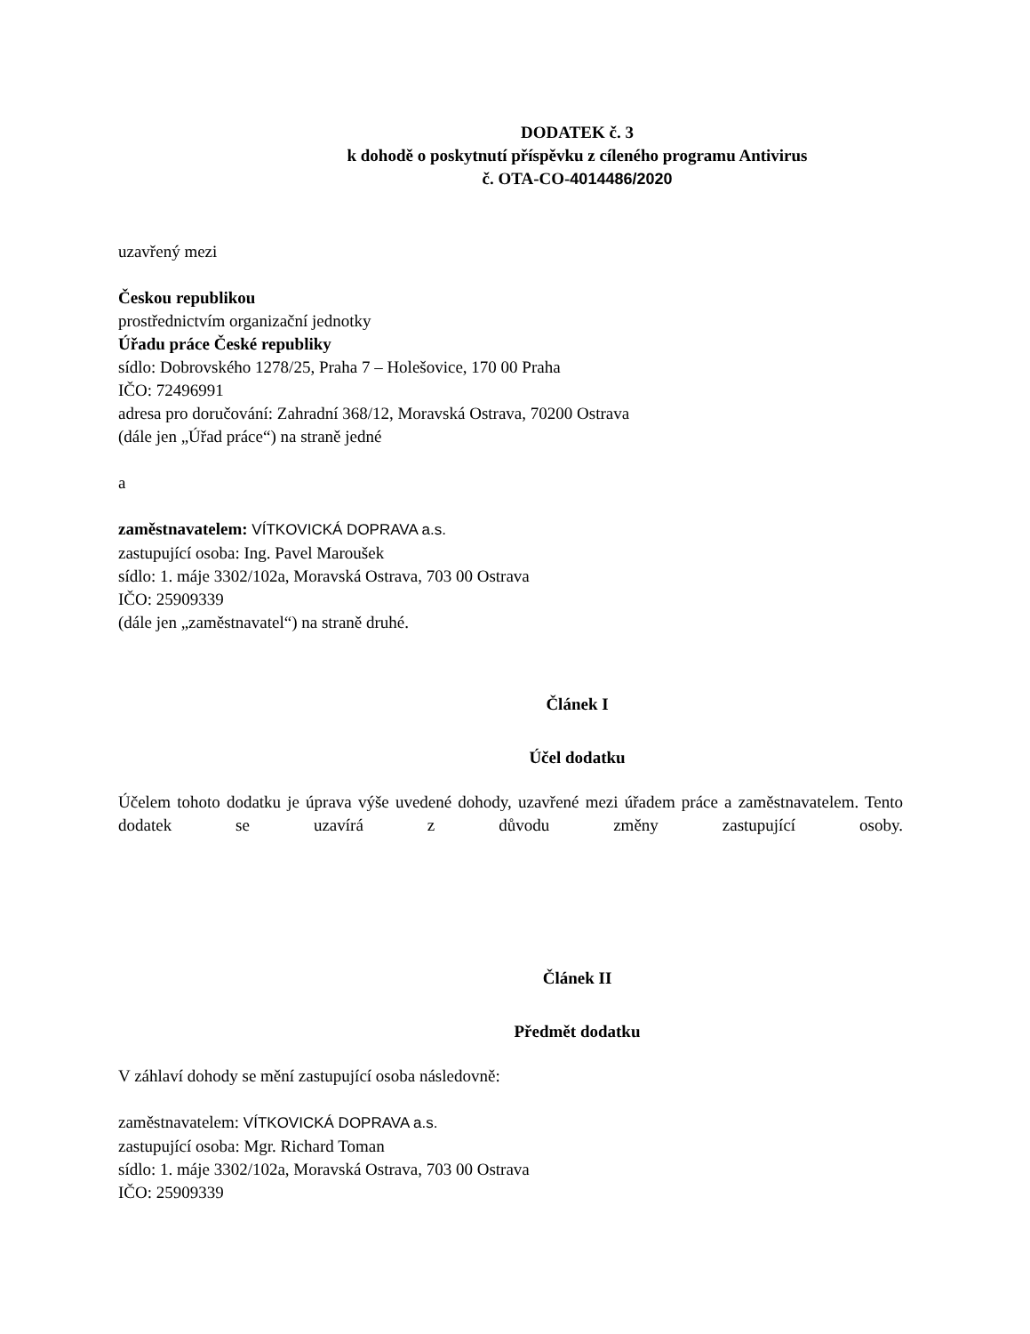DODATEK č. 3
k dohodě o poskytnutí příspěvku z cíleného programu Antivirus
č. OTA-CO-4014486/2020
uzavřený mezi
Českou republikou
prostřednictvím organizační jednotky
Úřadu práce České republiky
sídlo: Dobrovského 1278/25, Praha 7 – Holešovice, 170 00 Praha
IČO: 72496991
adresa pro doručování: Zahradní 368/12, Moravská Ostrava, 70200 Ostrava
(dále jen „Úřad práce“) na straně jedné
a
zaměstnavatelem: VÍTKOVICKÁ DOPRAVA a.s.
zastupující osoba: Ing. Pavel Maroušek
sídlo: 1. máje 3302/102a, Moravská Ostrava, 703 00 Ostrava
IČO: 25909339
(dále jen „zaměstnavatel“) na straně druhé.
Článek I
Účel dodatku
Účelem tohoto dodatku je úprava výše uvedené dohody, uzavřené mezi úřadem práce a zaměstnavatelem. Tento dodatek se uzavírá z důvodu změny zastupující osoby.
Článek II
Předmět dodatku
V záhlaví dohody se mění zastupující osoba následovně:
zaměstnavatelem: VÍTKOVICKÁ DOPRAVA a.s.
zastupující osoba: Mgr. Richard Toman
sídlo: 1. máje 3302/102a, Moravská Ostrava, 703 00 Ostrava
IČO: 25909339